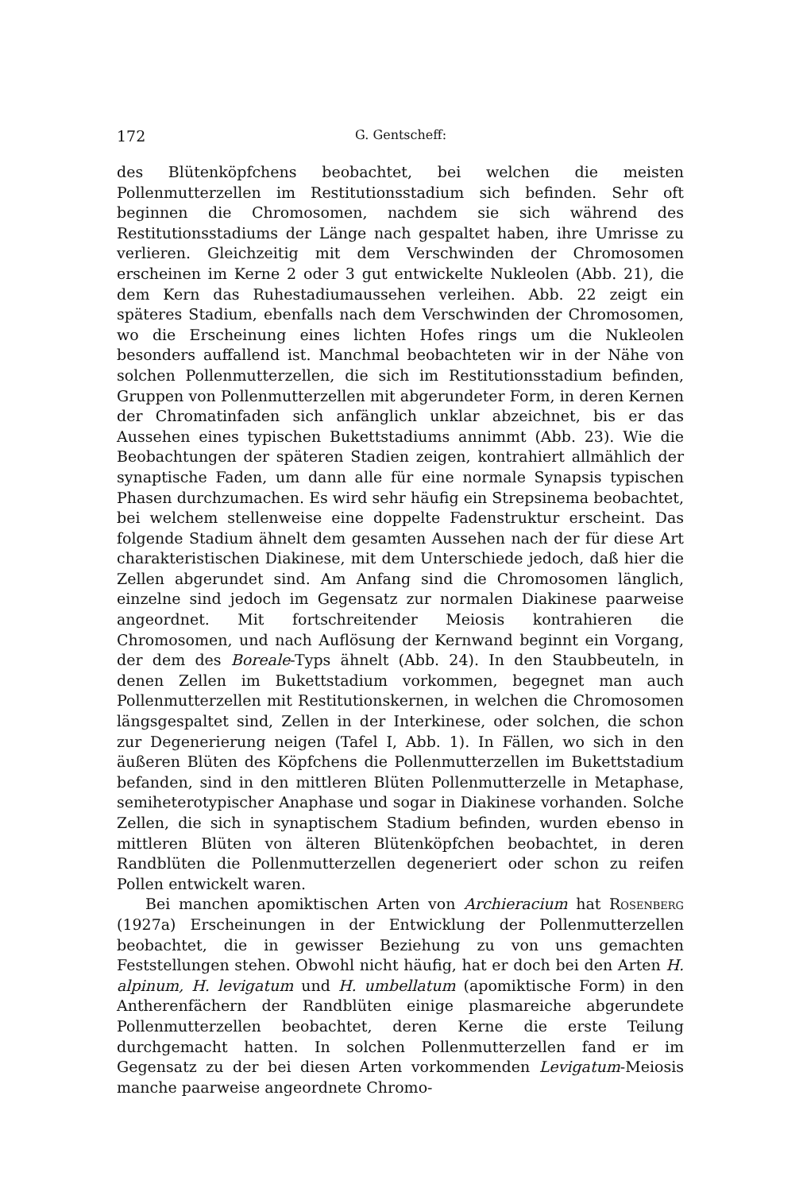172 G. Gentscheff:
des Blütenköpfchens beobachtet, bei welchen die meisten Pollenmutterzellen im Restitutionsstadium sich befinden. Sehr oft beginnen die Chromosomen, nachdem sie sich während des Restitutionsstadiums der Länge nach gespaltet haben, ihre Umrisse zu verlieren. Gleichzeitig mit dem Verschwinden der Chromosomen erscheinen im Kerne 2 oder 3 gut entwickelte Nukleolen (Abb. 21), die dem Kern das Ruhestadiumaussehen verleihen. Abb. 22 zeigt ein späteres Stadium, ebenfalls nach dem Verschwinden der Chromosomen, wo die Erscheinung eines lichten Hofes rings um die Nukleolen besonders auffallend ist. Manchmal beobachteten wir in der Nähe von solchen Pollenmutterzellen, die sich im Restitutionsstadium befinden, Gruppen von Pollenmutterzellen mit abgerundeter Form, in deren Kernen der Chromatinfaden sich anfänglich unklar abzeichnet, bis er das Aussehen eines typischen Bukettstadiums annimmt (Abb. 23). Wie die Beobachtungen der späteren Stadien zeigen, kontrahiert allmählich der synaptische Faden, um dann alle für eine normale Synapsis typischen Phasen durchzumachen. Es wird sehr häufig ein Strepsinema beobachtet, bei welchem stellenweise eine doppelte Fadenstruktur erscheint. Das folgende Stadium ähnelt dem gesamten Aussehen nach der für diese Art charakteristischen Diakinese, mit dem Unterschiede jedoch, daß hier die Zellen abgerundet sind. Am Anfang sind die Chromosomen länglich, einzelne sind jedoch im Gegensatz zur normalen Diakinese paarweise angeordnet. Mit fortschreitender Meiosis kontrahieren die Chromosomen, und nach Auflösung der Kernwand beginnt ein Vorgang, der dem des Boreale-Typs ähnelt (Abb. 24). In den Staubbeuteln, in denen Zellen im Bukettstadium vorkommen, begegnet man auch Pollenmutterzellen mit Restitutionskernen, in welchen die Chromosomen längsgespaltet sind, Zellen in der Interkinese, oder solchen, die schon zur Degenerierung neigen (Tafel I, Abb. 1). In Fällen, wo sich in den äußeren Blüten des Köpfchens die Pollenmutterzellen im Bukettstadium befanden, sind in den mittleren Blüten Pollenmutterzelle in Metaphase, semiheterotypischer Anaphase und sogar in Diakinese vorhanden. Solche Zellen, die sich in synaptischem Stadium befinden, wurden ebenso in mittleren Blüten von älteren Blütenköpfchen beobachtet, in deren Randblüten die Pollenmutterzellen degeneriert oder schon zu reifen Pollen entwickelt waren.
Bei manchen apomiktischen Arten von Archieracium hat Rosenberg (1927a) Erscheinungen in der Entwicklung der Pollenmutterzellen beobachtet, die in gewisser Beziehung zu von uns gemachten Feststellungen stehen. Obwohl nicht häufig, hat er doch bei den Arten H. alpinum, H. levigatum und H. umbellatum (apomiktische Form) in den Antherenfächern der Randblüten einige plasmareiche abgerundete Pollenmutterzellen beobachtet, deren Kerne die erste Teilung durchgemacht hatten. In solchen Pollenmutterzellen fand er im Gegensatz zu der bei diesen Arten vorkommenden Levigatum-Meiosis manche paarweise angeordnete Chromo-